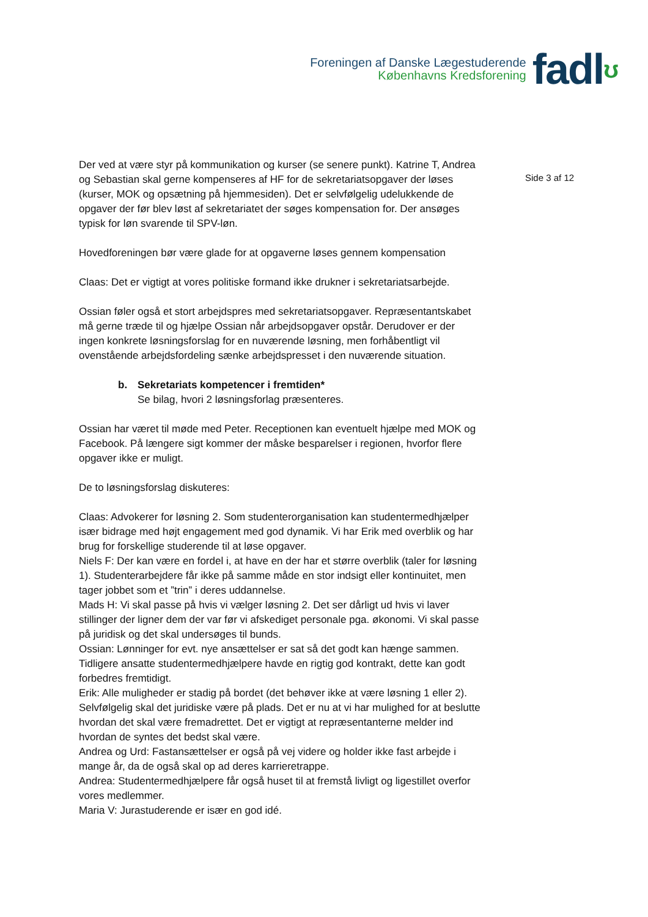Foreningen af Danske Lægestuderende
Københavns Kredsforening
fadlʊ
Der ved at være styr på kommunikation og kurser (se senere punkt). Katrine T, Andrea og Sebastian skal gerne kompenseres af HF for de sekretariatsopgaver der løses (kurser, MOK og opsætning på hjemmesiden). Det er selvfølgelig udelukkende de opgaver der før blev løst af sekretariatet der søges kompensation for. Der ansøges typisk for løn svarende til SPV-løn.
Hovedforeningen bør være glade for at opgaverne løses gennem kompensation
Claas: Det er vigtigt at vores politiske formand ikke drukner i sekretariatsarbejde.
Ossian føler også et stort arbejdspres med sekretariatsopgaver. Repræsentantskabet må gerne træde til og hjælpe Ossian når arbejdsopgaver opstår. Derudover er der ingen konkrete løsningsforslag for en nuværende løsning, men forhåbentligt vil ovenstående arbejdsfordeling sænke arbejdspresset i den nuværende situation.
b. Sekretariats kompetencer i fremtiden*
Se bilag, hvori 2 løsningsforlag præsenteres.
Ossian har været til møde med Peter. Receptionen kan eventuelt hjælpe med MOK og Facebook. På længere sigt kommer der måske besparelser i regionen, hvorfor flere opgaver ikke er muligt.
De to løsningsforslag diskuteres:
Claas: Advokerer for løsning 2. Som studenterorganisation kan studentermedhjælper især bidrage med højt engagement med god dynamik. Vi har Erik med overblik og har brug for forskellige studerende til at løse opgaver.
Niels F: Der kan være en fordel i, at have en der har et større overblik (taler for løsning 1). Studenterarbejdere får ikke på samme måde en stor indsigt eller kontinuitet, men tager jobbet som et ”trin” i deres uddannelse.
Mads H: Vi skal passe på hvis vi vælger løsning 2. Det ser dårligt ud hvis vi laver stillinger der ligner dem der var før vi afskediget personale pga. økonomi. Vi skal passe på juridisk og det skal undersøges til bunds.
Ossian: Lønninger for evt. nye ansættelser er sat så det godt kan hænge sammen. Tidligere ansatte studentermedhjælpere havde en rigtig god kontrakt, dette kan godt forbedres fremtidigt.
Erik: Alle muligheder er stadig på bordet (det behøver ikke at være løsning 1 eller 2). Selvfølgelig skal det juridiske være på plads. Det er nu at vi har mulighed for at beslutte hvordan det skal være fremadrettet. Det er vigtigt at repræsentanterne melder ind hvordan de syntes det bedst skal være.
Andrea og Urd: Fastansættelser er også på vej videre og holder ikke fast arbejde i mange år, da de også skal op ad deres karrieretrappe.
Andrea: Studentermedhjælpere får også huset til at fremstå livligt og ligestillet overfor vores medlemmer.
Maria V: Jurastuderende er især en god idé.
Side 3 af 12